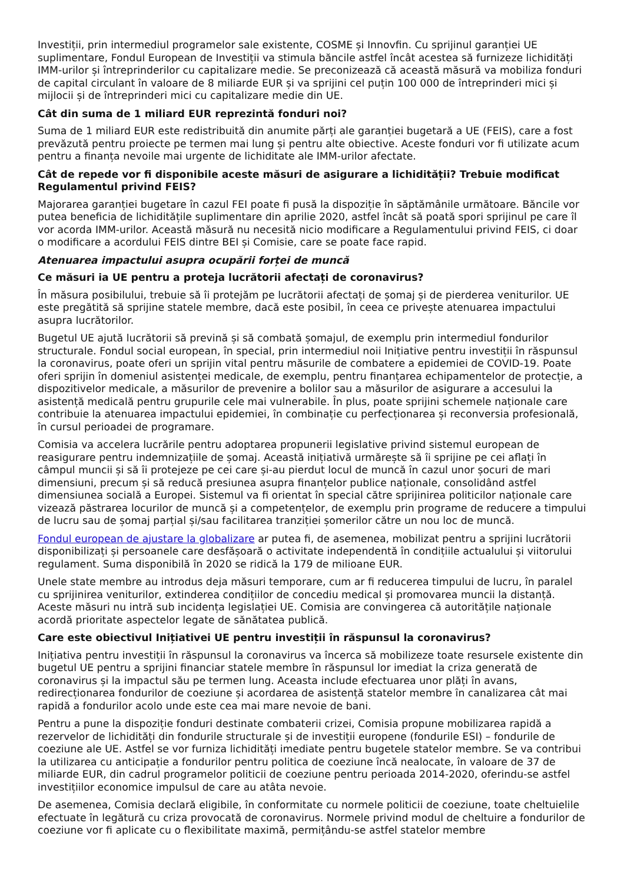Investiții, prin intermediul programelor sale existente, COSME și Innovfin. Cu sprijinul garanției UE suplimentare, Fondul European de Investiții va stimula băncile astfel încât acestea să furnizeze lichidități IMM-urilor și întreprinderilor cu capitalizare medie. Se preconizează că această măsură va mobiliza fonduri de capital circulant în valoare de 8 miliarde EUR și va sprijini cel puțin 100 000 de întreprinderi mici și mijlocii și de întreprinderi mici cu capitalizare medie din UE.
Cât din suma de 1 miliard EUR reprezintă fonduri noi?
Suma de 1 miliard EUR este redistribuită din anumite părți ale garanției bugetară a UE (FEIS), care a fost prevăzută pentru proiecte pe termen mai lung și pentru alte obiective. Aceste fonduri vor fi utilizate acum pentru a finanța nevoile mai urgente de lichiditate ale IMM-urilor afectate.
Cât de repede vor fi disponibile aceste măsuri de asigurare a lichidității? Trebuie modificat Regulamentul privind FEIS?
Majorarea garanției bugetare în cazul FEI poate fi pusă la dispoziție în săptămânile următoare. Băncile vor putea beneficia de lichiditățile suplimentare din aprilie 2020, astfel încât să poată spori sprijinul pe care îl vor acorda IMM-urilor. Această măsură nu necesită nicio modificare a Regulamentului privind FEIS, ci doar o modificare a acordului FEIS dintre BEI și Comisie, care se poate face rapid.
Atenuarea impactului asupra ocupării forței de muncă
Ce măsuri ia UE pentru a proteja lucrătorii afectați de coronavirus?
În măsura posibilului, trebuie să îi protejăm pe lucrătorii afectați de șomaj și de pierderea veniturilor. UE este pregătită să sprijine statele membre, dacă este posibil, în ceea ce privește atenuarea impactului asupra lucrătorilor.
Bugetul UE ajută lucrătorii să prevină și să combată șomajul, de exemplu prin intermediul fondurilor structurale. Fondul social european, în special, prin intermediul noii Inițiative pentru investiții în răspunsul la coronavirus, poate oferi un sprijin vital pentru măsurile de combatere a epidemiei de COVID-19. Poate oferi sprijin în domeniul asistenței medicale, de exemplu, pentru finanțarea echipamentelor de protecție, a dispozitivelor medicale, a măsurilor de prevenire a bolilor sau a măsurilor de asigurare a accesului la asistență medicală pentru grupurile cele mai vulnerabile. În plus, poate sprijini schemele naționale care contribuie la atenuarea impactului epidemiei, în combinație cu perfecționarea și reconversia profesională, în cursul perioadei de programare.
Comisia va accelera lucrările pentru adoptarea propunerii legislative privind sistemul european de reasigurare pentru indemnizațiile de șomaj. Această inițiativă urmărește să îi sprijine pe cei aflați în câmpul muncii și să îi protejeze pe cei care și-au pierdut locul de muncă în cazul unor șocuri de mari dimensiuni, precum și să reducă presiunea asupra finanțelor publice naționale, consolidând astfel dimensiunea socială a Europei. Sistemul va fi orientat în special către sprijinirea politicilor naționale care vizează păstrarea locurilor de muncă și a competențelor, de exemplu prin programe de reducere a timpului de lucru sau de șomaj parțial și/sau facilitarea tranziției șomerilor către un nou loc de muncă.
Fondul european de ajustare la globalizare ar putea fi, de asemenea, mobilizat pentru a sprijini lucrătorii disponibilizați și persoanele care desfășoară o activitate independentă în condițiile actualului și viitorului regulament. Suma disponibilă în 2020 se ridică la 179 de milioane EUR.
Unele state membre au introdus deja măsuri temporare, cum ar fi reducerea timpului de lucru, în paralel cu sprijinirea veniturilor, extinderea condițiilor de concediu medical și promovarea muncii la distanță. Aceste măsuri nu intră sub incidența legislației UE. Comisia are convingerea că autoritățile naționale acordă prioritate aspectelor legate de sănătatea publică.
Care este obiectivul Inițiativei UE pentru investiții în răspunsul la coronavirus?
Inițiativa pentru investiții în răspunsul la coronavirus va încerca să mobilizeze toate resursele existente din bugetul UE pentru a sprijini financiar statele membre în răspunsul lor imediat la criza generată de coronavirus și la impactul său pe termen lung. Aceasta include efectuarea unor plăți în avans, redirecționarea fondurilor de coeziune și acordarea de asistență statelor membre în canalizarea cât mai rapidă a fondurilor acolo unde este cea mai mare nevoie de bani.
Pentru a pune la dispoziție fonduri destinate combaterii crizei, Comisia propune mobilizarea rapidă a rezervelor de lichidități din fondurile structurale și de investiții europene (fondurile ESI) – fondurile de coeziune ale UE. Astfel se vor furniza lichidități imediate pentru bugetele statelor membre. Se va contribui la utilizarea cu anticipație a fondurilor pentru politica de coeziune încă nealocate, în valoare de 37 de miliarde EUR, din cadrul programelor politicii de coeziune pentru perioada 2014-2020, oferindu-se astfel investițiilor economice impulsul de care au atâta nevoie.
De asemenea, Comisia declară eligibile, în conformitate cu normele politicii de coeziune, toate cheltuielile efectuate în legătură cu criza provocată de coronavirus. Normele privind modul de cheltuire a fondurilor de coeziune vor fi aplicate cu o flexibilitate maximă, permițându-se astfel statelor membre